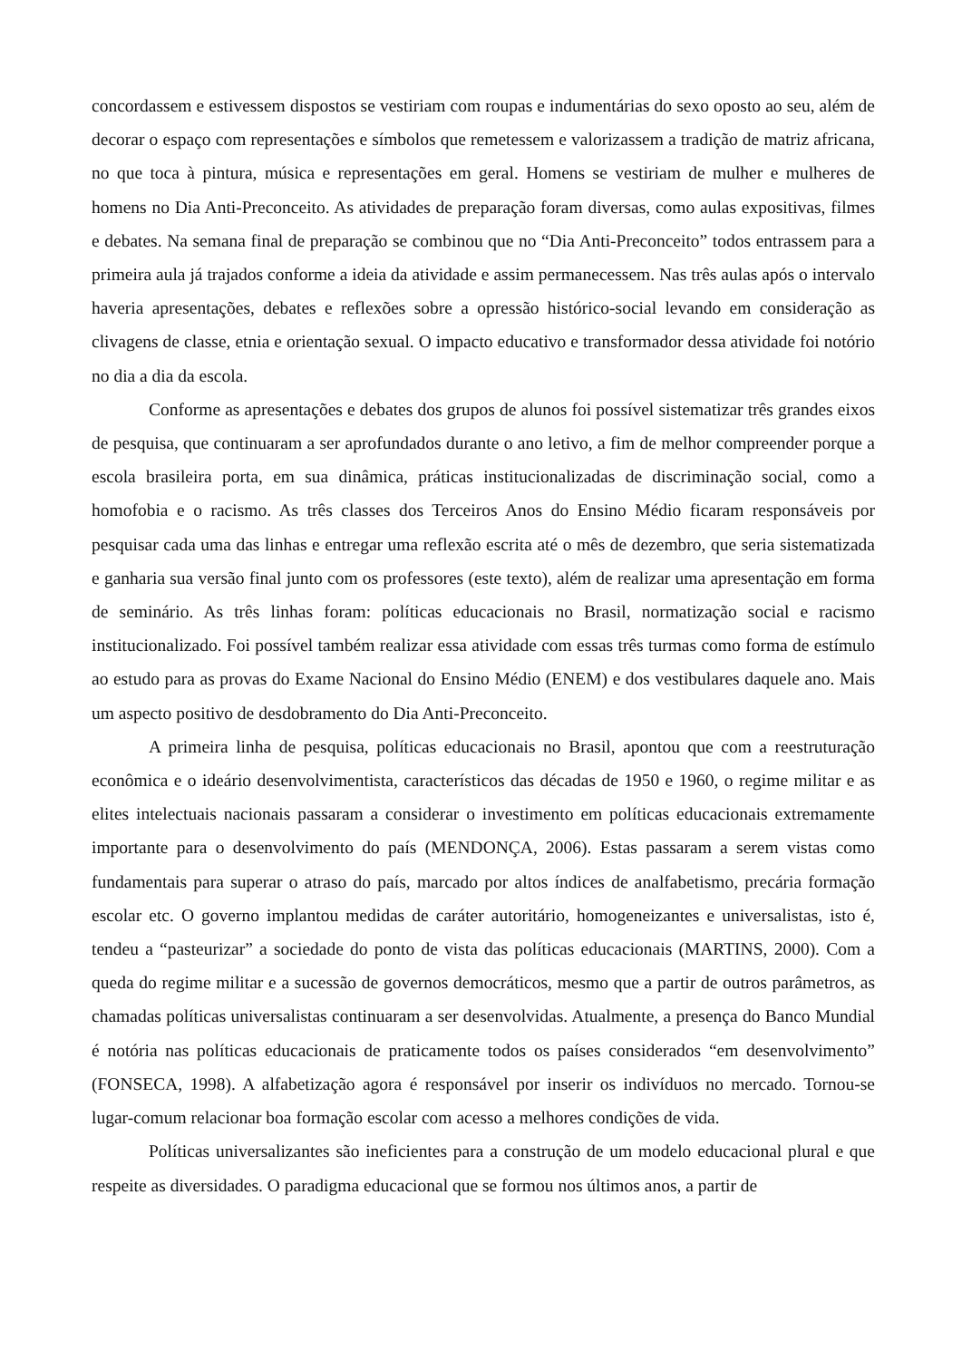concordassem e estivessem dispostos se vestiriam com roupas e indumentárias do sexo oposto ao seu, além de decorar o espaço com representações e símbolos que remetessem e valorizassem a tradição de matriz africana, no que toca à pintura, música e representações em geral. Homens se vestiriam de mulher e mulheres de homens no Dia Anti-Preconceito. As atividades de preparação foram diversas, como aulas expositivas, filmes e debates. Na semana final de preparação se combinou que no “Dia Anti-Preconceito” todos entrassem para a primeira aula já trajados conforme a ideia da atividade e assim permanecessem. Nas três aulas após o intervalo haveria apresentações, debates e reflexões sobre a opressão histórico-social levando em consideração as clivagens de classe, etnia e orientação sexual. O impacto educativo e transformador dessa atividade foi notório no dia a dia da escola.
Conforme as apresentações e debates dos grupos de alunos foi possível sistematizar três grandes eixos de pesquisa, que continuaram a ser aprofundados durante o ano letivo, a fim de melhor compreender porque a escola brasileira porta, em sua dinâmica, práticas institucionalizadas de discriminação social, como a homofobia e o racismo. As três classes dos Terceiros Anos do Ensino Médio ficaram responsáveis por pesquisar cada uma das linhas e entregar uma reflexão escrita até o mês de dezembro, que seria sistematizada e ganharia sua versão final junto com os professores (este texto), além de realizar uma apresentação em forma de seminário. As três linhas foram: políticas educacionais no Brasil, normatização social e racismo institucionalizado. Foi possível também realizar essa atividade com essas três turmas como forma de estímulo ao estudo para as provas do Exame Nacional do Ensino Médio (ENEM) e dos vestibulares daquele ano. Mais um aspecto positivo de desdobramento do Dia Anti-Preconceito.
A primeira linha de pesquisa, políticas educacionais no Brasil, apontou que com a reestruturação econômica e o ideário desenvolvimentista, característicos das décadas de 1950 e 1960, o regime militar e as elites intelectuais nacionais passaram a considerar o investimento em políticas educacionais extremamente importante para o desenvolvimento do país (MENDONÇA, 2006). Estas passaram a serem vistas como fundamentais para superar o atraso do país, marcado por altos índices de analfabetismo, precária formação escolar etc. O governo implantou medidas de caráter autoritário, homogeneizantes e universalistas, isto é, tendeu a “pasteurizar” a sociedade do ponto de vista das políticas educacionais (MARTINS, 2000). Com a queda do regime militar e a sucessão de governos democráticos, mesmo que a partir de outros parâmetros, as chamadas políticas universalistas continuaram a ser desenvolvidas. Atualmente, a presença do Banco Mundial é notória nas políticas educacionais de praticamente todos os países considerados “em desenvolvimento” (FONSECA, 1998). A alfabetização agora é responsável por inserir os indivíduos no mercado. Tornou-se lugar-comum relacionar boa formação escolar com acesso a melhores condições de vida.
Políticas universalizantes são ineficientes para a construção de um modelo educacional plural e que respeite as diversidades. O paradigma educacional que se formou nos últimos anos, a partir de